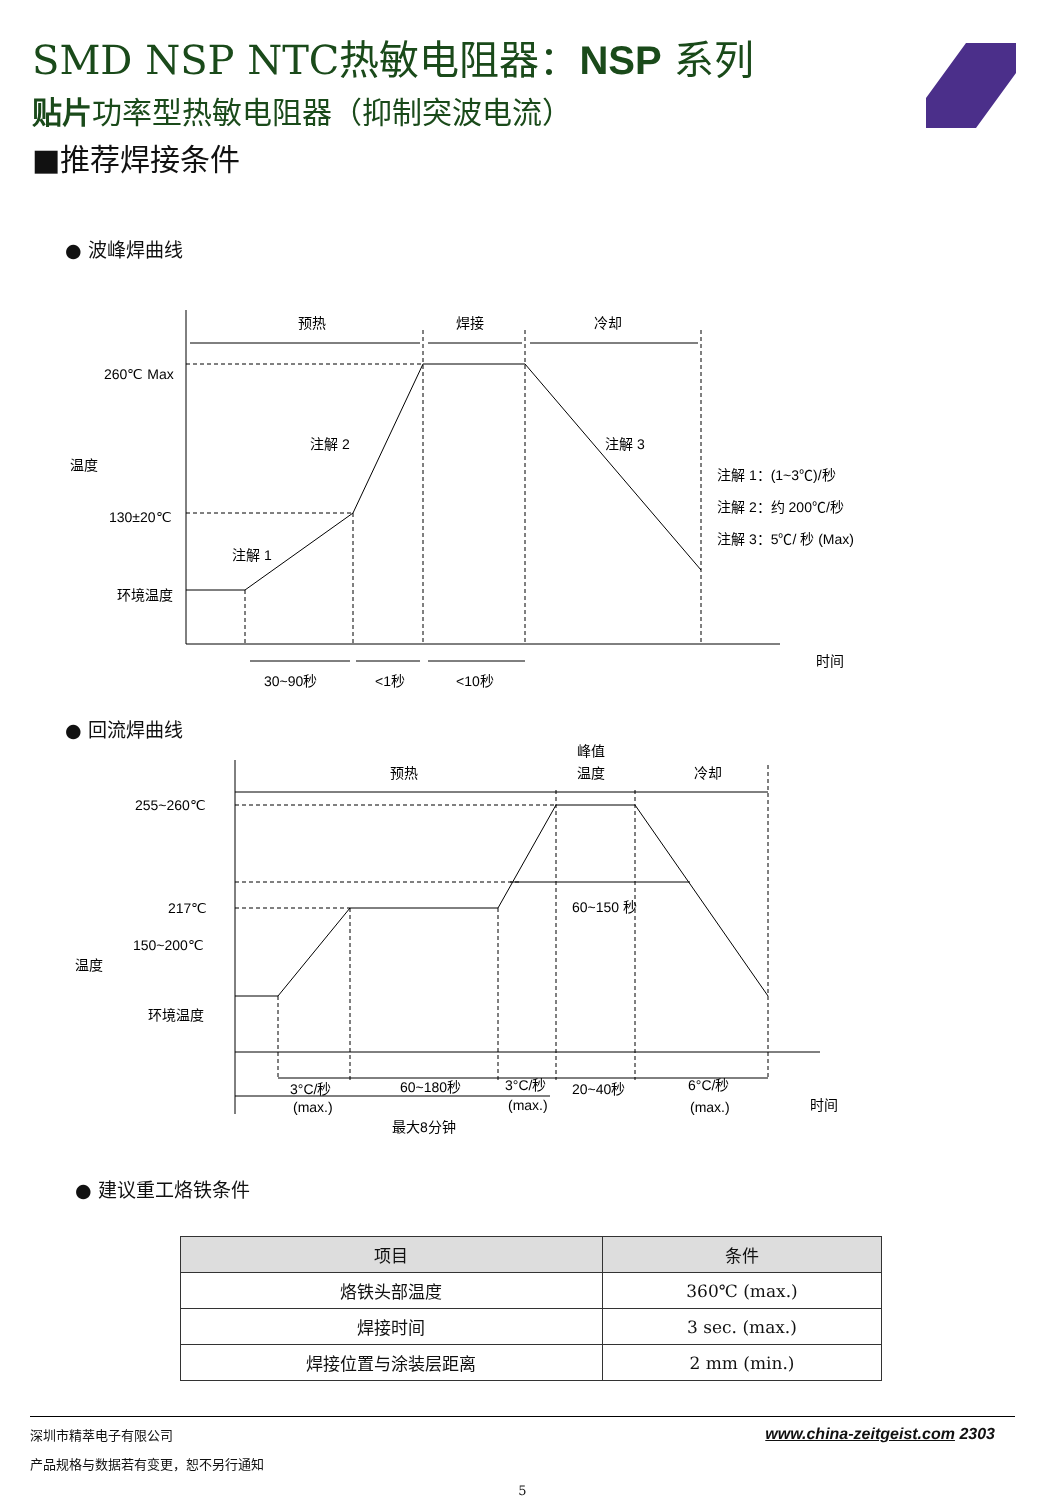SMD NSP NTC热敏电阻器：NSP 系列
贴片功率型热敏电阻器（抑制突波电流）
■推荐焊接条件
● 波峰焊曲线
预热
焊接
冷却
260℃ Max
130±20℃
环境温度
注解 2
注解 3
注解 1
注解 1：(1~3℃)/秒
注解 2：约 200℃/秒
注解 3：5℃/ 秒 (Max)
30~90秒
<1秒
<10秒
时间
温度
● 回流焊曲线
预热
峰值
温度
冷却
255~260℃
217℃
150~200℃
环境温度
60~150 秒
3°C/秒
(max.)
60~180秒
3°C/秒
(max.)
20~40秒
6°C/秒
(max.)
最大8分钟
时间
温度
● 建议重工烙铁条件
| 项目 | 条件 |
| --- | --- |
| 烙铁头部温度 | 360℃ (max.) |
| 焊接时间 | 3 sec. (max.) |
| 焊接位置与涂装层距离 | 2 mm (min.) |
深圳市精萃电子有限公司 www.china-zeitgeist.com 2303
产品规格与数据若有变更，恕不另行通知
5